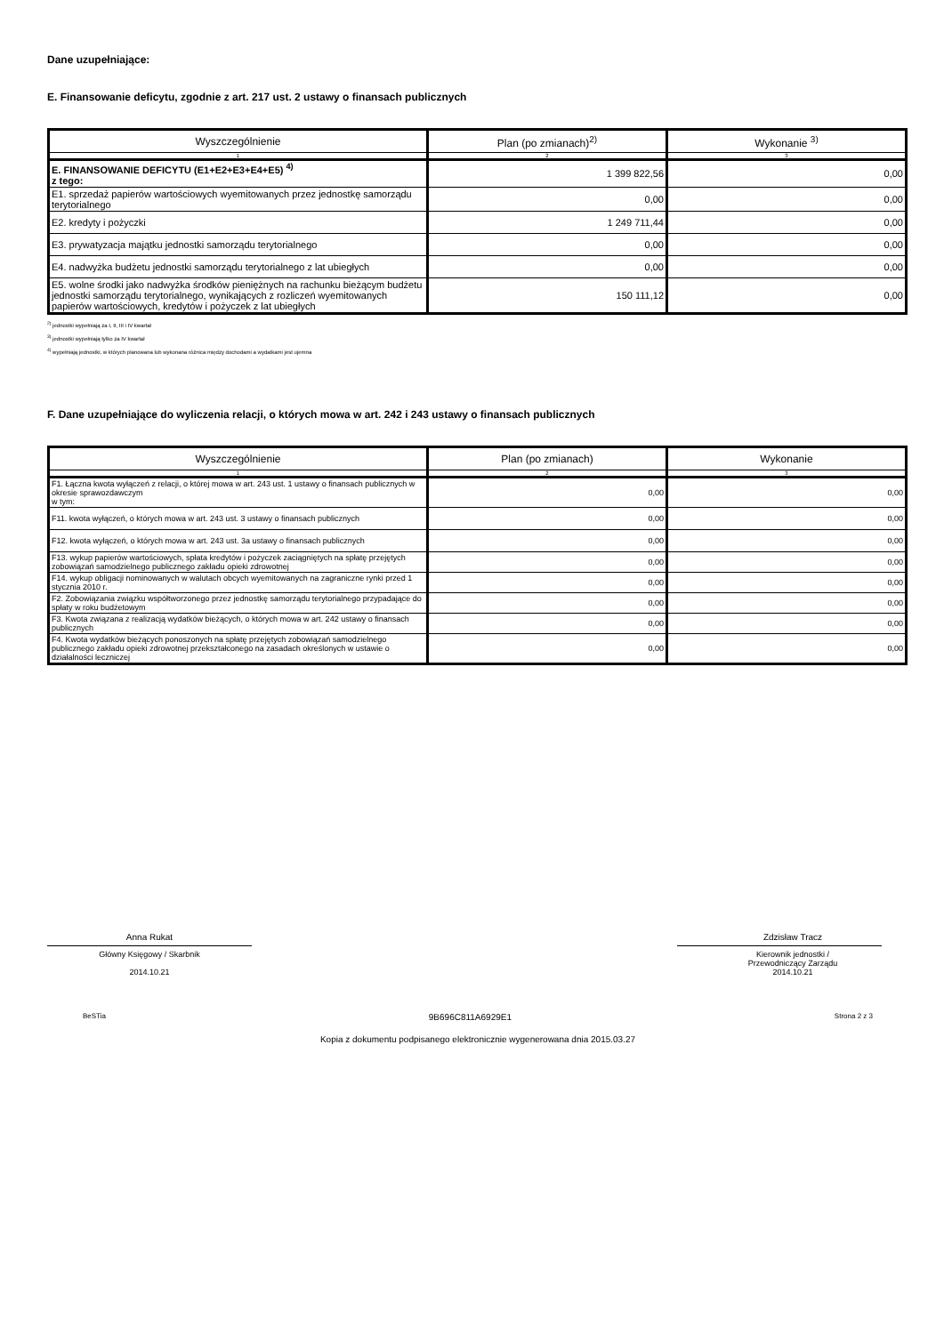Dane uzupełniające:
E. Finansowanie deficytu, zgodnie z art. 217 ust. 2 ustawy o finansach publicznych
| Wyszczególnienie | Plan (po zmianach)<sup>2)</sup> | Wykonanie <sup>3)</sup> |
| --- | --- | --- |
| 1 | 2 | 3 |
| E. FINANSOWANIE DEFICYTU (E1+E2+E3+E4+E5) <sup>4)</sup> z tego: | 1 399 822,56 | 0,00 |
| E1. sprzedaż papierów wartościowych wyemitowanych przez jednostkę samorządu terytorialnego | 0,00 | 0,00 |
| E2. kredyty i pożyczki | 1 249 711,44 | 0,00 |
| E3. prywatyzacja majątku jednostki samorządu terytorialnego | 0,00 | 0,00 |
| E4. nadwyżka budżetu jednostki samorządu terytorialnego z lat ubiegłych | 0,00 | 0,00 |
| E5. wolne środki jako nadwyżka środków pieniężnych na rachunku bieżącym budżetu jednostki samorządu terytorialnego, wynikających z rozliczeń wyemitowanych papierów wartościowych, kredytów i pożyczek z lat ubiegłych | 150 111,12 | 0,00 |
<sup>2)</sup> jednostki wypełniają za I, II, III i IV kwartał
<sup>3)</sup> jednostki wypełniają tylko za IV kwartał
<sup>4)</sup> wypełniają jednostki, w których planowana lub wykonana różnica między dochodami a wydatkami jest ujemna
F. Dane uzupełniające do wyliczenia relacji, o których mowa w art. 242 i 243 ustawy o finansach publicznych
| Wyszczególnienie | Plan (po zmianach) | Wykonanie |
| --- | --- | --- |
| 1 | 2 | 3 |
| F1. Łączna kwota wyłączeń z relacji, o której mowa w art. 243 ust. 1 ustawy o finansach publicznych w okresie sprawozdawczym w tym: | 0,00 | 0,00 |
| F11. kwota wyłączeń, o których mowa w art. 243 ust. 3 ustawy o finansach publicznych | 0,00 | 0,00 |
| F12. kwota wyłączeń, o których mowa w art. 243 ust. 3a ustawy o finansach publicznych | 0,00 | 0,00 |
| F13. wykup papierów wartościowych, spłata kredytów i pożyczek zaciągniętych na spłatę przejętych zobowiązań samodzielnego publicznego zakładu opieki zdrowotnej | 0,00 | 0,00 |
| F14. wykup obligacji nominowanych w walutach obcych wyemitowanych na zagraniczne rynki przed 1 stycznia 2010 r. | 0,00 | 0,00 |
| F2. Zobowiązania związku współtworzonego przez jednostkę samorządu terytorialnego przypadające do spłaty w roku budżetowym | 0,00 | 0,00 |
| F3. Kwota związana z realizacją wydatków bieżących, o których mowa w art. 242 ustawy o finansach publicznych | 0,00 | 0,00 |
| F4. Kwota wydatków bieżących ponoszonych na spłatę przejętych zobowiązań samodzielnego publicznego zakładu opieki zdrowotnej przekształconego na zasadach określonych w ustawie o działalności leczniczej | 0,00 | 0,00 |
Anna Rukat
Główny Księgowy / Skarbnik
2014.10.21
Zdzisław Tracz
Kierownik jednostki /
Przewodniczący Zarządu
2014.10.21
BeSTia 9B696C811A6929E1 Strona 2 z 3
Kopia z dokumentu podpisanego elektronicznie wygenerowana dnia 2015.03.27